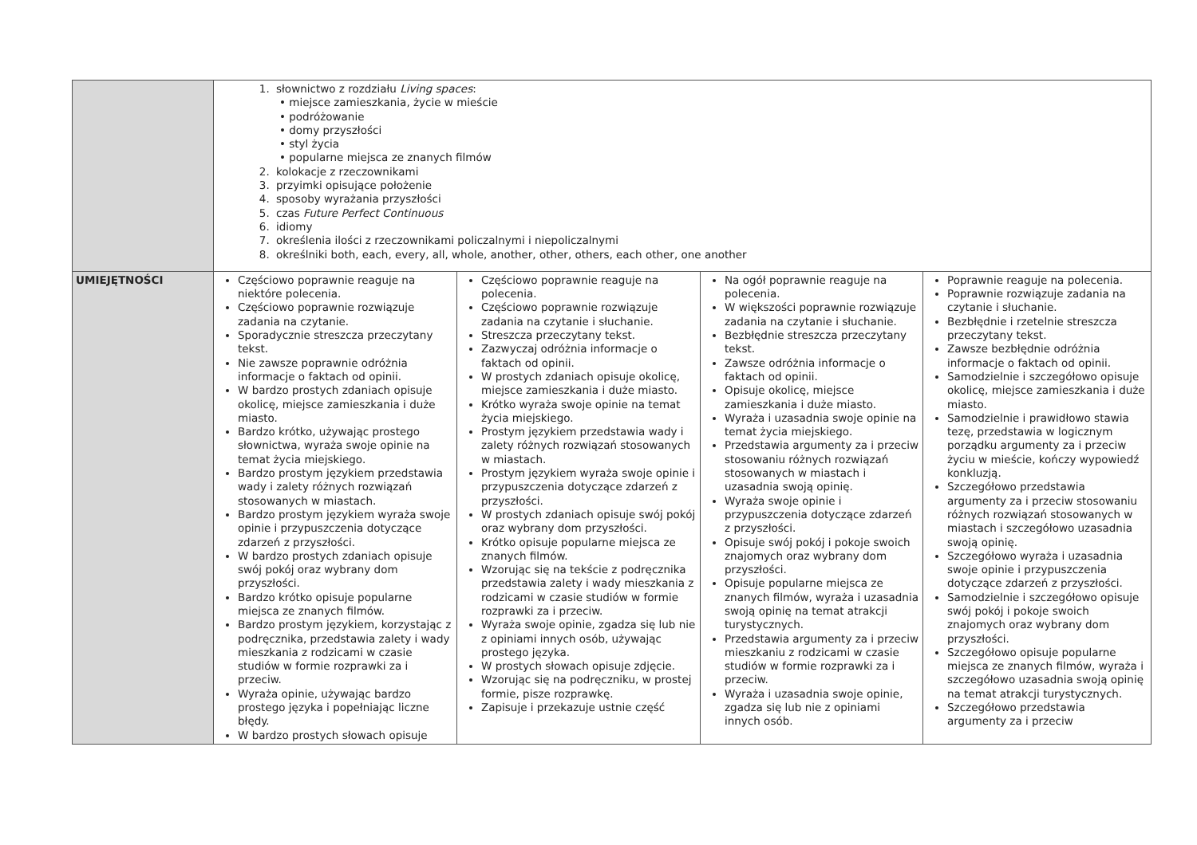| | 1. słownictwo z rozdziału Living spaces : • miejsce zamieszkania, życie w mieście • podróżowanie • domy przyszłości • styl życia • popularne miejsca ze znanych filmów 2. kolokacje z rzeczownikami 3. przyimki opisujące położenie 4. sposoby wyrażania przyszłości 5. czas Future Perfect Continuous 6. idiomy 7. określenia ilości z rzeczownikami policzalnymi i niepoliczalnymi 8. określniki both, each, every, all, whole, another, other, others, each other, one another | | | |
| UMIEJĘTNOŚCI | Częściowo poprawnie reaguje na niektóre polecenia. Częściowo poprawnie rozwiązuje zadania na czytanie. Sporadycznie streszcza przeczytany tekst. Nie zawsze poprawnie odróżnia informacje o faktach od opinii. W bardzo prostych zdaniach opisuje okolicę, miejsce zamieszkania i duże miasto. Bardzo krótko, używając prostego słownictwa, wyraża swoje opinie na temat życia miejskiego. Bardzo prostym językiem przedstawia wady i zalety różnych rozwiązań stosowanych w miastach. Bardzo prostym językiem wyraża swoje opinie i przypuszczenia dotyczące zdarzeń z przyszłości. W bardzo prostych zdaniach opisuje swój pokój oraz wybrany dom przyszłości. Bardzo krótko opisuje popularne miejsca ze znanych filmów. Bardzo prostym językiem, korzystając z podręcznika, przedstawia zalety i wady mieszkania z rodzicami w czasie studiów w formie rozprawki za i przeciw. Wyraża opinie, używając bardzo prostego języka i popełniając liczne błędy. W bardzo prostych słowach opisuje | Częściowo poprawnie reaguje na polecenia. Częściowo poprawnie rozwiązuje zadania na czytanie i słuchanie. Streszcza przeczytany tekst. Zazwyczaj odróżnia informacje o faktach od opinii. W prostych zdaniach opisuje okolicę, miejsce zamieszkania i duże miasto. Krótko wyraża swoje opinie na temat życia miejskiego. Prostym językiem przedstawia wady i zalety różnych rozwiązań stosowanych w miastach. Prostym językiem wyraża swoje opinie i przypuszczenia dotyczące zdarzeń z przyszłości. W prostych zdaniach opisuje swój pokój oraz wybrany dom przyszłości. Krótko opisuje popularne miejsca ze znanych filmów. Wzorując się na tekście z podręcznika przedstawia zalety i wady mieszkania z rodzicami w czasie studiów w formie rozprawki za i przeciw. Wyraża swoje opinie, zgadza się lub nie z opiniami innych osób, używając prostego języka. W prostych słowach opisuje zdjęcie. Wzorując się na podręczniku, w prostej formie, pisze rozprawkę. Zapisuje i przekazuje ustnie część | Na ogół poprawnie reaguje na polecenia. W większości poprawnie rozwiązuje zadania na czytanie i słuchanie. Bezbłędnie streszcza przeczytany tekst. Zawsze odróżnia informacje o faktach od opinii. Opisuje okolicę, miejsce zamieszkania i duże miasto. Wyraża i uzasadnia swoje opinie na temat życia miejskiego. Przedstawia argumenty za i przeciw stosowaniu różnych rozwiązań stosowanych w miastach i uzasadnia swoją opinię. Wyraża swoje opinie i przypuszczenia dotyczące zdarzeń z przyszłości. Opisuje swój pokój i pokoje swoich znajomych oraz wybrany dom przyszłości. Opisuje popularne miejsca ze znanych filmów, wyraża i uzasadnia swoją opinię na temat atrakcji turystycznych. Przedstawia argumenty za i przeciw mieszkaniu z rodzicami w czasie studiów w formie rozprawki za i przeciw. Wyraża i uzasadnia swoje opinie, zgadza się lub nie z opiniami innych osób. | Poprawnie reaguje na polecenia. Poprawnie rozwiązuje zadania na czytanie i słuchanie. Bezbłędnie i rzetelnie streszcza przeczytany tekst. Zawsze bezbłędnie odróżnia informacje o faktach od opinii. Samodzielnie i szczegółowo opisuje okolicę, miejsce zamieszkania i duże miasto. Samodzielnie i prawidłowo stawia tezę, przedstawia w logicznym porządku argumenty za i przeciw życiu w mieście, kończy wypowiedź konkluzją. Szczegółowo przedstawia argumenty za i przeciw stosowaniu różnych rozwiązań stosowanych w miastach i szczegółowo uzasadnia swoją opinię. Szczegółowo wyraża i uzasadnia swoje opinie i przypuszczenia dotyczące zdarzeń z przyszłości. Samodzielnie i szczegółowo opisuje swój pokój i pokoje swoich znajomych oraz wybrany dom przyszłości. Szczegółowo opisuje popularne miejsca ze znanych filmów, wyraża i szczegółowo uzasadnia swoją opinię na temat atrakcji turystycznych. Szczegółowo przedstawia argumenty za i przeciw |